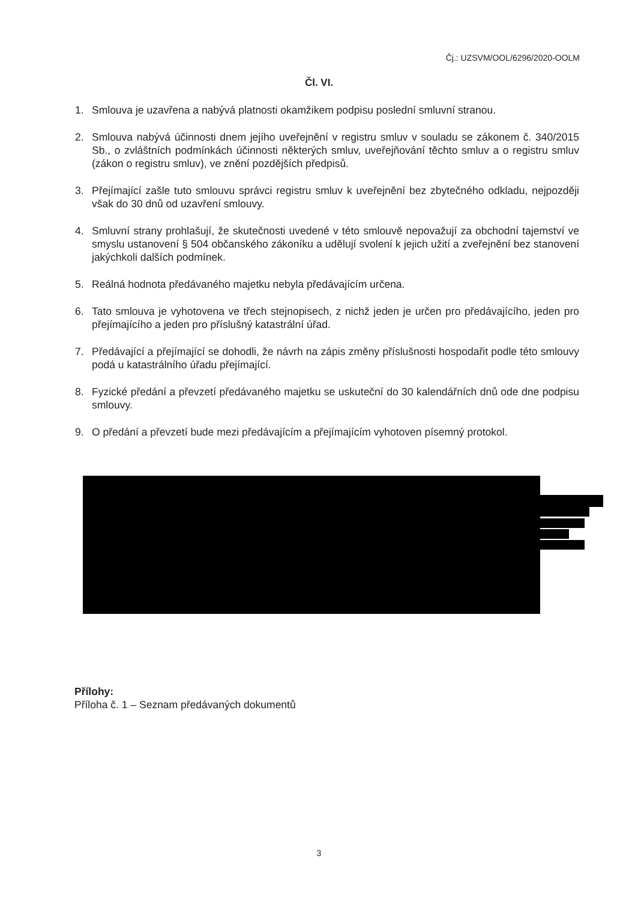Čj.: UZSVM/OOL/6296/2020-OOLM
Čl. VI.
1. Smlouva je uzavřena a nabývá platnosti okamžikem podpisu poslední smluvní stranou.
2. Smlouva nabývá účinnosti dnem jejího uveřejnění v registru smluv v souladu se zákonem č. 340/2015 Sb., o zvláštních podmínkách účinnosti některých smluv, uveřejňování těchto smluv a o registru smluv (zákon o registru smluv), ve znění pozdějších předpisů.
3. Přejímající zašle tuto smlouvu správci registru smluv k uveřejnění bez zbytečného odkladu, nejpozději však do 30 dnů od uzavření smlouvy.
4. Smluvní strany prohlašují, že skutečnosti uvedené v této smlouvě nepovažují za obchodní tajemství ve smyslu ustanovení § 504 občanského zákoníku a udělují svolení k jejich užití a zveřejnění bez stanovení jakýchkoli dalších podmínek.
5. Reálná hodnota předávaného majetku nebyla předávajícím určena.
6. Tato smlouva je vyhotovena ve třech stejnopisech, z nichž jeden je určen pro předávajícího, jeden pro přejímajícího a jeden pro příslušný katastrální úřad.
7. Předávající a přejímající se dohodli, že návrh na zápis změny příslušnosti hospodařit podle této smlouvy podá u katastrálního úřadu přejímající.
8. Fyzické předání a převzetí předávaného majetku se uskuteční do 30 kalendářních dnů ode dne podpisu smlouvy.
9. O předání a převzetí bude mezi předávajícím a přejímajícím vyhotoven písemný protokol.
Přílohy:
Příloha č. 1 – Seznam předávaných dokumentů
3